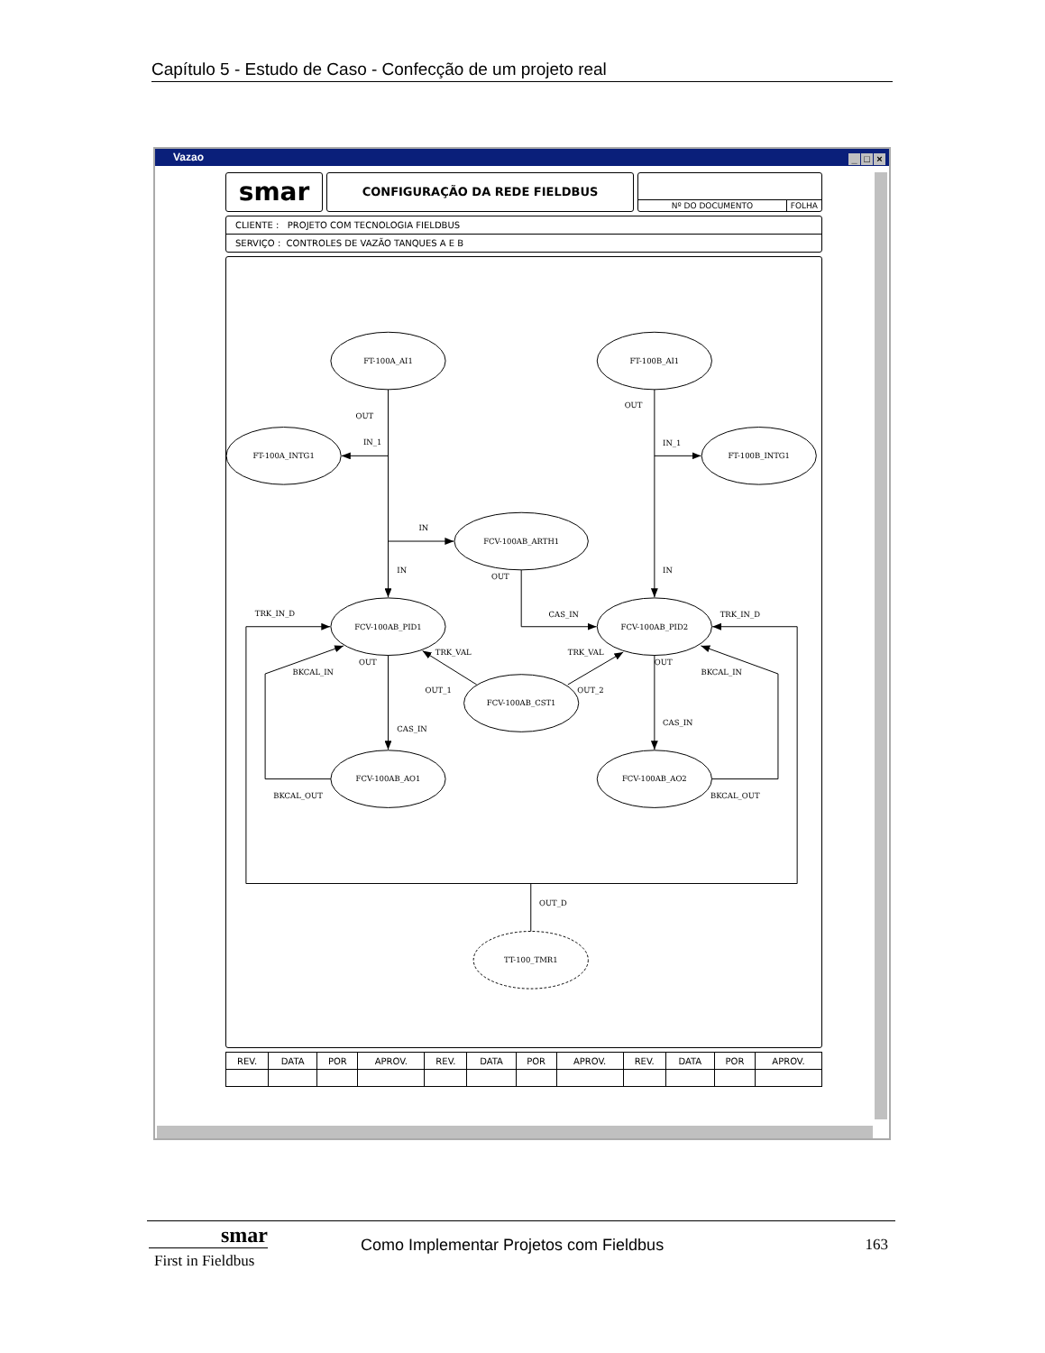Capítulo 5 - Estudo de Caso - Confecção de um projeto real
Vazao
_ □ ×
smar
CONFIGURAÇÃO DA REDE FIELDBUS
Nº DO DOCUMENTO FOLHA
CLIENTE : PROJETO COM TECNOLOGIA FIELDBUS
SERVIÇO : CONTROLES DE VAZÃO TANQUES A E B
FT-100A_AI1
FT-100B_AI1
FT-100A_INTG1
FT-100B_INTG1
FCV-100AB_ARTH1
FCV-100AB_PID1
FCV-100AB_PID2
FCV-100AB_CST1
FCV-100AB_AO1
FCV-100AB_AO2
TT-100_TMR1
OUT
IN_1
OUT
IN_1
IN
IN
OUT
IN
TRK_IN_D
CAS_IN
TRK_IN_D
TRK_VAL
TRK_VAL
OUT
OUT
BKCAL_IN
BKCAL_IN
OUT_1
OUT_2
CAS_IN
CAS_IN
BKCAL_OUT
BKCAL_OUT
OUT_D
| REV. | DATA | POR | APROV. | REV. | DATA | POR | APROV. | REV. | DATA | POR | APROV. |
| --- | --- | --- | --- | --- | --- | --- | --- | --- | --- | --- | --- |
smar
First in Fieldbus
Como Implementar Projetos com Fieldbus
163